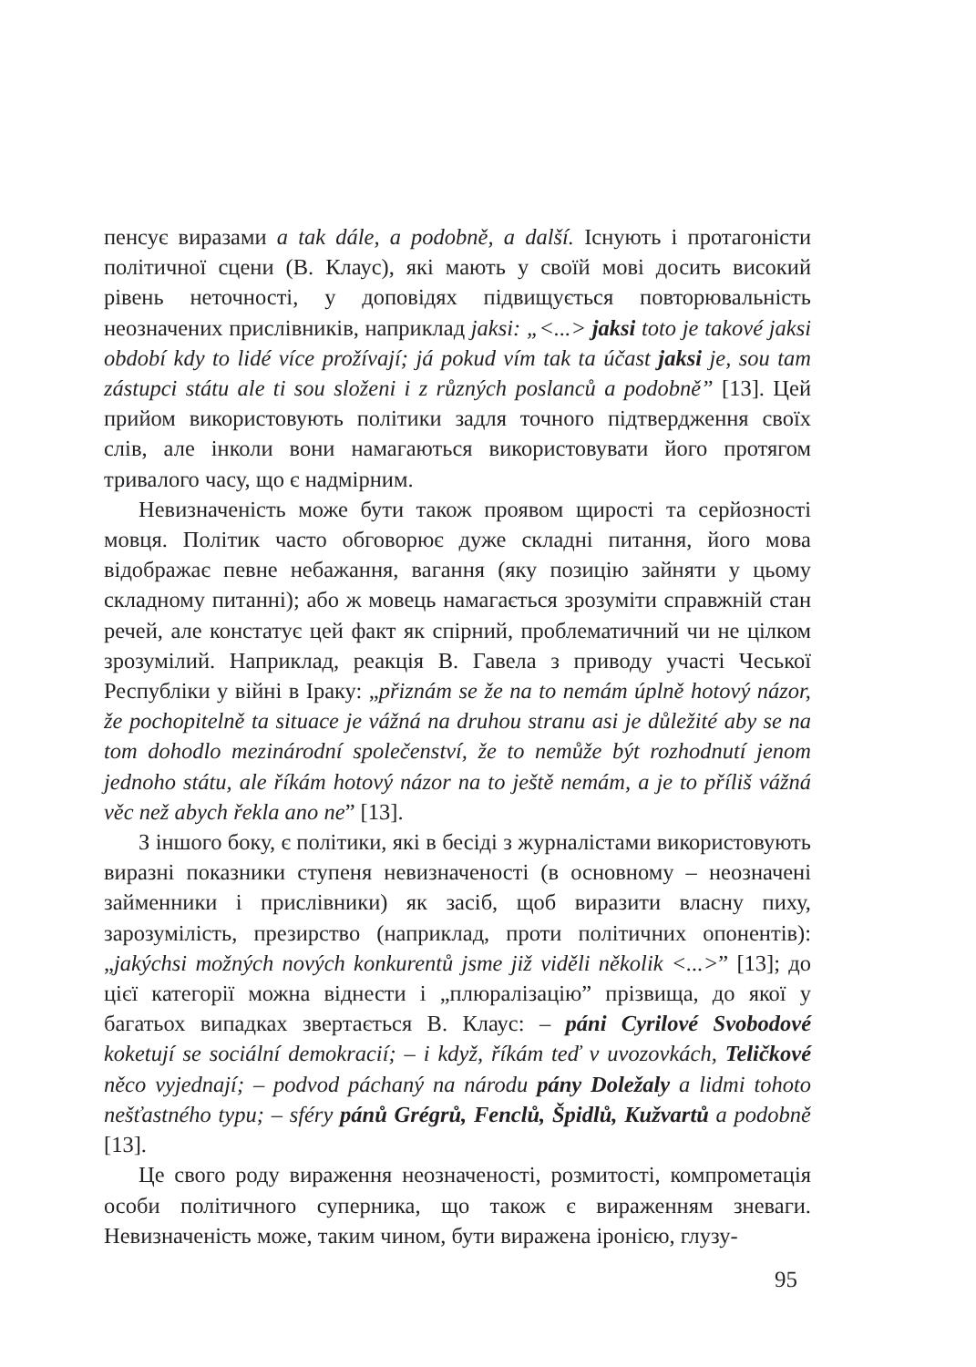пенсує виразами a tak dále, a podobně, a další. Існують і протагоністи політичної сцени (В. Клаус), які мають у своїй мові досить високий рівень неточності, у доповідях підвищується повторювальність неозначених прислівників, наприклад jaksi: „<...> jaksi toto je takové jaksi období kdy to lidé více prožívají; já pokud vím tak ta účast jaksi je, sou tam zástupci státu ale ti sou složeni i z různých poslanců a podobně” [13]. Цей прийом використовують політики задля точного підтвердження своїх слів, але інколи вони намагаються використовувати його протягом тривалого часу, що є надмірним.
Невизначеність може бути також проявом щирості та серйозності мовця. Політик часто обговорює дуже складні питання, його мова відображає певне небажання, вагання (яку позицію зайняти у цьому складному питанні); або ж мовець намагається зрозуміти справжній стан речей, але констатує цей факт як спірний, проблематичний чи не цілком зрозумілий. Наприклад, реакція В. Гавела з приводу участі Чеської Республіки у війні в Іраку: „přiznám se že na to nemám úplně hotový názor, že pochopitelně ta situace je vážná na druhou stranu asi je důležité aby se na tom dohodlo mezinárodní společenství, že to nemůže být rozhodnutí jenom jednoho státu, ale říkám hotový názor na to ještě nemám, a je to příliš vážná věc než abych řekla ano ne” [13].
З іншого боку, є політики, які в бесіді з журналістами використовують виразні показники ступеня невизначеності (в основному – неозначені займенники і прислівники) як засіб, щоб виразити власну пиху, зарозумілість, презирство (наприклад, проти політичних опонентів): „jakýchsi možných nových konkurentů jsme již viděli několik <...>” [13]; до цієї категорії можна віднести і „плюралізацію” прізвища, до якої у багатьох випадках звертається В. Клаус: – páni Cyrilové Svobodové koketují se sociální demokracií; – i když, říkám teď v uvozovkách, Teličkové něco vyjednají; – podvod páchaný na národu pány Doležaly a lidmi tohoto nešťastného typu; – sféry pánů Grégrů, Fenclů, Špidlů, Kužvartů a podobně [13].
Це свого роду вираження неозначеності, розмитості, компрометація особи політичного суперника, що також є вираженням зневаги. Невизначеність може, таким чином, бути виражена іронією, глузу-
95